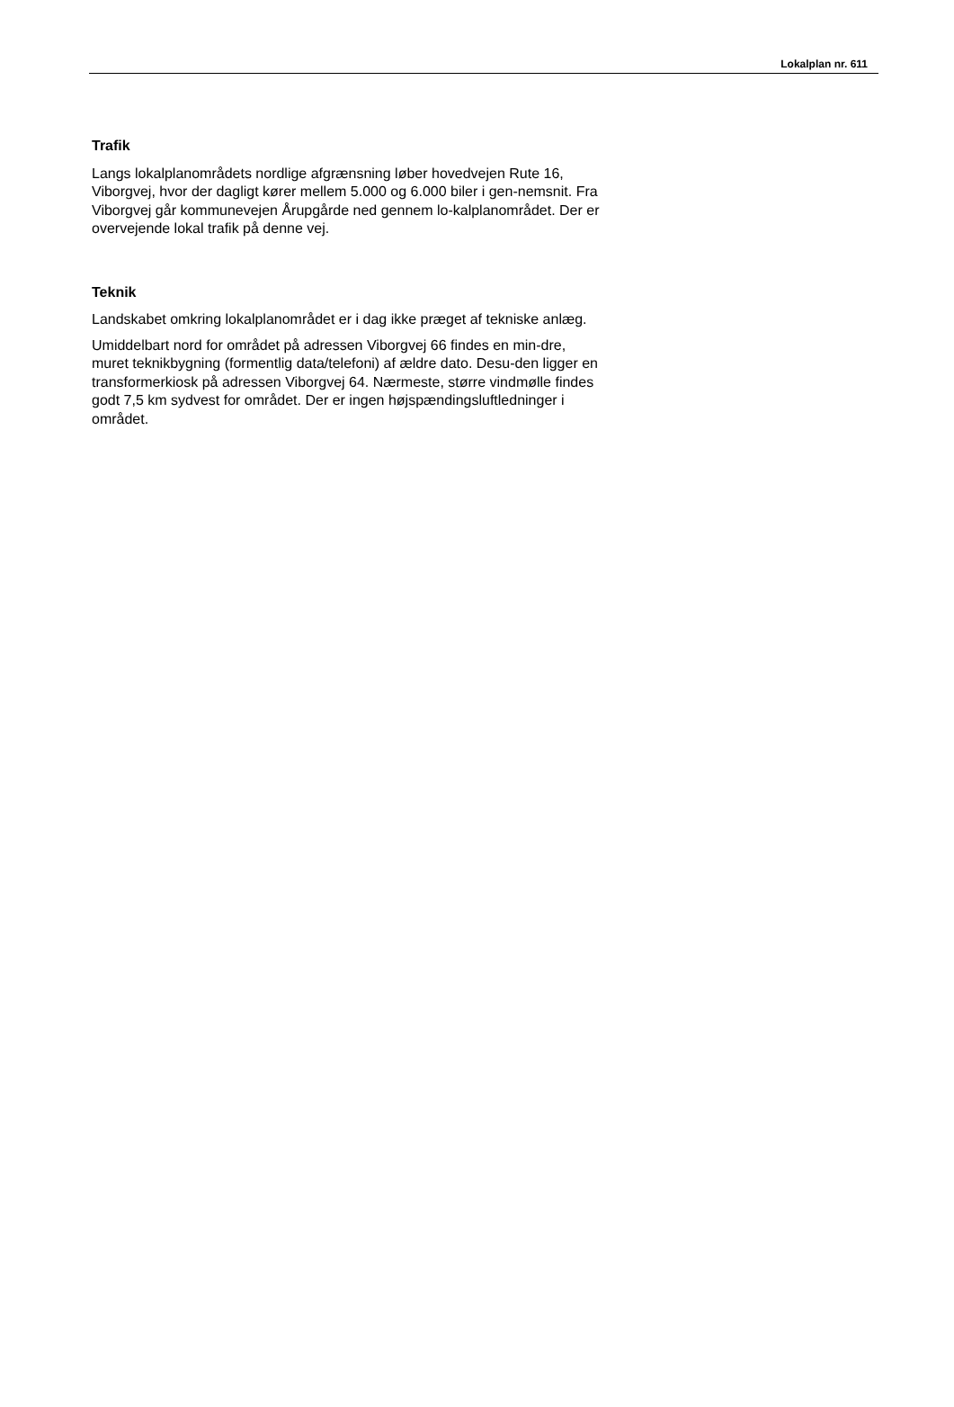Lokalplan nr. 611
Trafik
Langs lokalplanområdets nordlige afgrænsning løber hovedvejen Rute 16, Viborgvej, hvor der dagligt kører mellem 5.000 og 6.000 biler i gen-nemsnit. Fra Viborgvej går kommunevejen Årupgårde ned gennem lo-kalplanområdet. Der er overvejende lokal trafik på denne vej.
Teknik
Landskabet omkring lokalplanområdet er i dag ikke præget af tekniske anlæg.
Umiddelbart nord for området på adressen Viborgvej 66 findes en min-dre, muret teknikbygning (formentlig data/telefoni) af ældre dato. Desu-den ligger en transformerkiosk på adressen Viborgvej 64. Nærmeste, større vindmølle findes godt 7,5 km sydvest for området. Der er ingen højspændingsluftledninger i området.